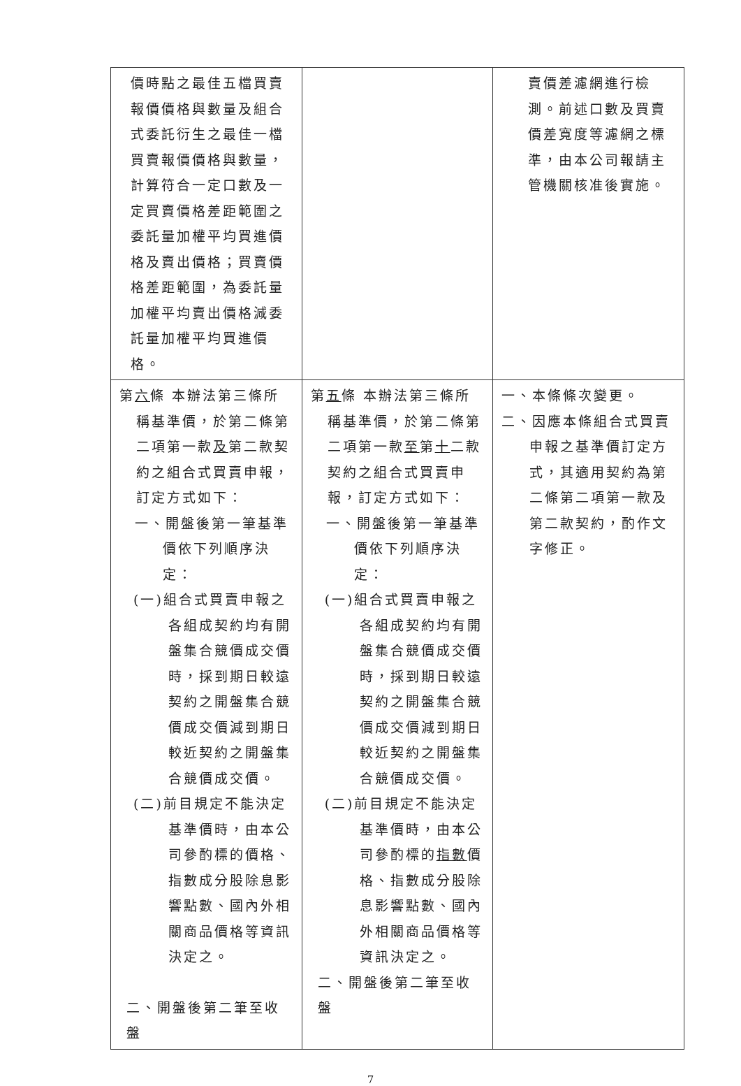| 價時點之最佳五檔買賣報價價格與數量及組合式委託衍生之最佳一檔買賣報價價格與數量，計算符合一定口數及一定買賣價格差距範圍之委託量加權平均買進價格及賣出價格；買賣價格差距範圍，為委託量加權平均賣出價格減委託量加權平均買進價格。 | | 賣價差濾網進行檢測。前述口數及買賣價差寬度等濾網之標準，由本公司報請主管機關核准後實施。 |
| 第 六 條 本辦法第三條所稱基準價，於第二條第二項第一款 及 第二款契約之組合式買賣申報，訂定方式如下： 一、開盤後第一筆基準價依下列順序決定： (一)組合式買賣申報之各組成契約均有開盤集合競價成交價時，採到期日較遠契約之開盤集合競價成交價減到期日較近契約之開盤集合競價成交價。 (二)前目規定不能決定基準價時，由本公司參酌標的價格、指數成分股除息影響點數、國內外相關商品價格等資訊決定之。 二、開盤後第二筆至收盤 | 第 五 條 本辦法第三條所稱基準價，於第二條第二項第一款 至 第 十 二款契約之組合式買賣申報，訂定方式如下： 一、開盤後第一筆基準價依下列順序決定： (一)組合式買賣申報之各組成契約均有開盤集合競價成交價時，採到期日較遠契約之開盤集合競價成交價減到期日較近契約之開盤集合競價成交價。 (二)前目規定不能決定基準價時，由本公司參酌標的 指數 價格、指數成分股除息影響點數、國內外相關商品價格等資訊決定之。 二、開盤後第二筆至收盤 | 一、本條條次變更。 二、因應本條組合式買賣申報之基準價訂定方式，其適用契約為第二條第二項第一款及第二款契約，酌作文字修正。 |
7